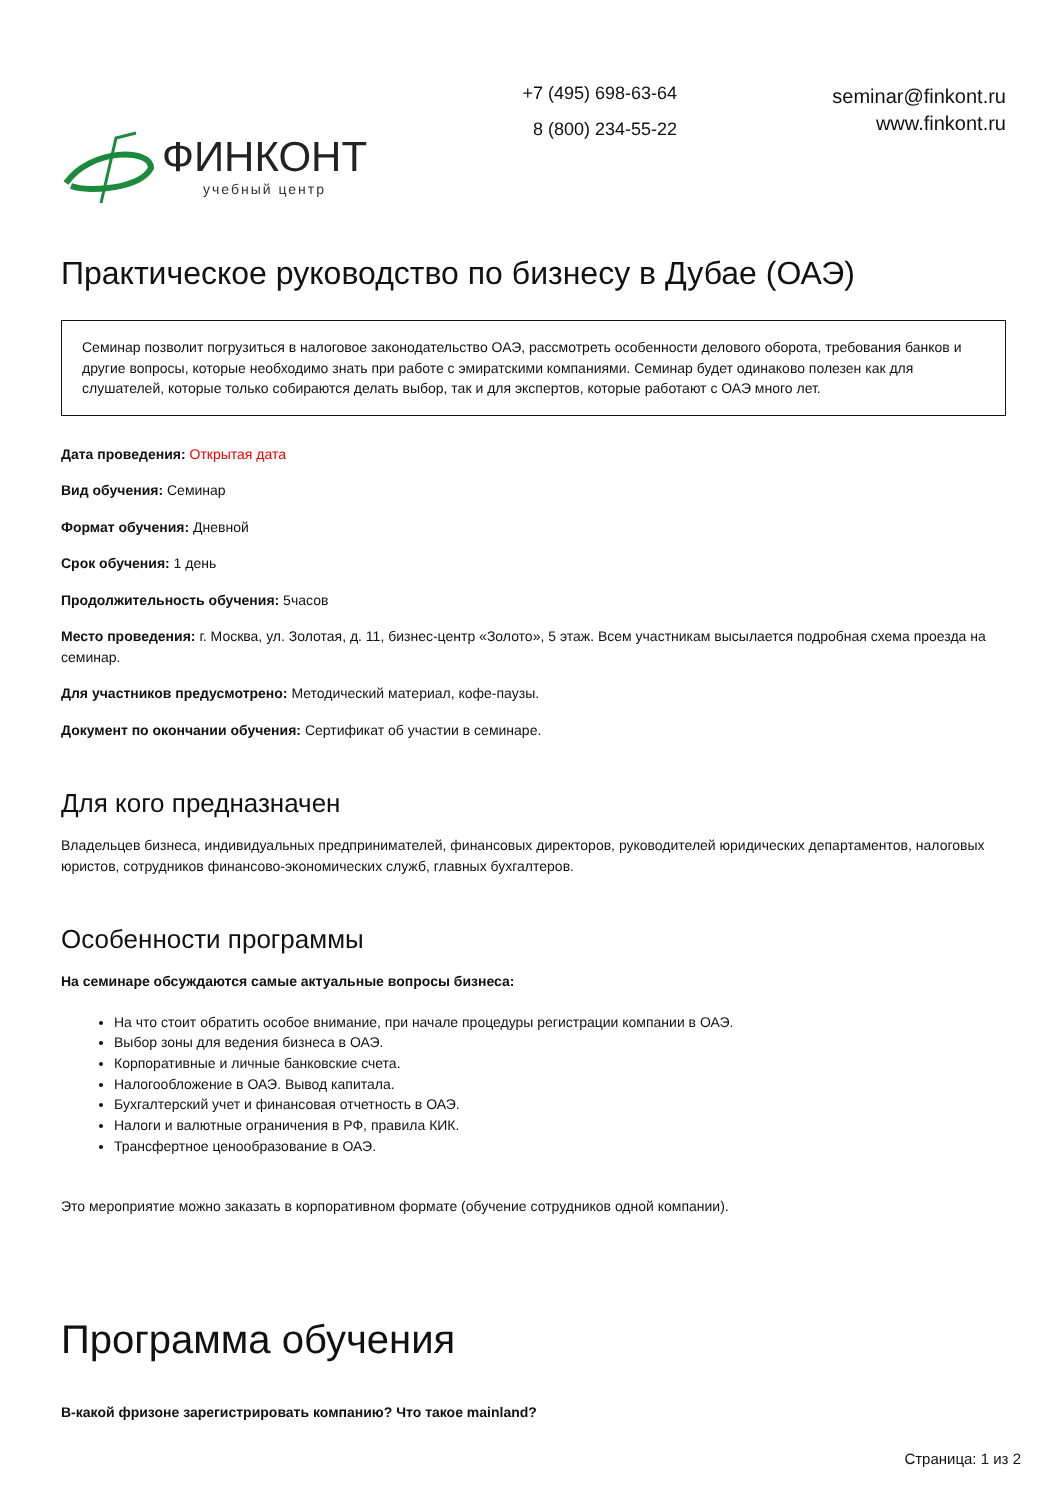ФИНКОНТ
учебный центр
+7 (495) 698-63-64
8 (800) 234-55-22
seminar@finkont.ru
www.finkont.ru
Практическое руководство по бизнесу в Дубае (ОАЭ)
Семинар позволит погрузиться в налоговое законодательство ОАЭ, рассмотреть особенности делового оборота, требования банков и другие вопросы, которые необходимо знать при работе с эмиратскими компаниями. Семинар будет одинаково полезен как для слушателей, которые только собираются делать выбор, так и для экспертов, которые работают с ОАЭ много лет.
Дата проведения: Открытая дата
Вид обучения: Семинар
Формат обучения: Дневной
Срок обучения: 1 день
Продолжительность обучения: 5часов
Место проведения: г. Москва, ул. Золотая, д. 11, бизнес-центр «Золото», 5 этаж. Всем участникам высылается подробная схема проезда на семинар.
Для участников предусмотрено: Методический материал, кофе-паузы.
Документ по окончании обучения: Сертификат об участии в семинаре.
Для кого предназначен
Владельцев бизнеса, индивидуальных предпринимателей, финансовых директоров, руководителей юридических департаментов, налоговых юристов, сотрудников финансово-экономических служб, главных бухгалтеров.
Особенности программы
На семинаре обсуждаются самые актуальные вопросы бизнеса:
На что стоит обратить особое внимание, при начале процедуры регистрации компании в ОАЭ.
Выбор зоны для ведения бизнеса в ОАЭ.
Корпоративные и личные банковские счета.
Налогообложение в ОАЭ. Вывод капитала.
Бухгалтерский учет и финансовая отчетность в ОАЭ.
Налоги и валютные ограничения в РФ, правила КИК.
Трансфертное ценообразование в ОАЭ.
Это мероприятие можно заказать в корпоративном формате (обучение сотрудников одной компании).
Программа обучения
В-какой фризоне зарегистрировать компанию? Что такое mainland?
Страница: 1 из 2